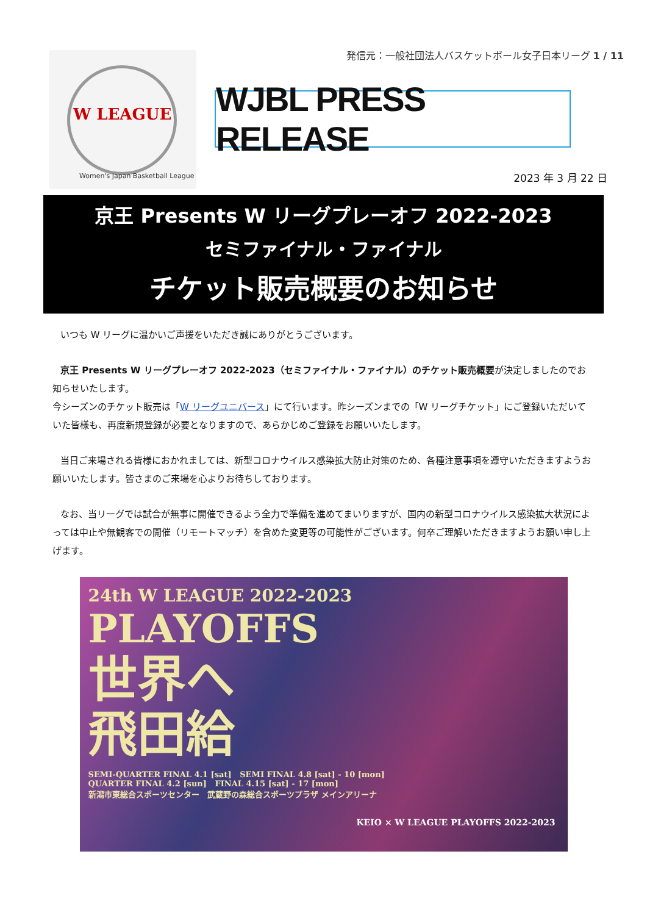発信元：一般社団法人バスケットボール女子日本リーグ 1 / 11
W LEAGUE
Women's Japan Basketball League
WJBL PRESS RELEASE
2023 年 3 月 22 日
京王 Presents W リーグプレーオフ 2022-2023
セミファイナル・ファイナル
チケット販売概要のお知らせ
いつも W リーグに温かいご声援をいただき誠にありがとうございます。
京王 Presents W リーグプレーオフ 2022-2023（セミファイナル・ファイナル）のチケット販売概要が決定しましたのでお知らせいたします。
今シーズンのチケット販売は「W リーグユニバース」にて行います。昨シーズンまでの「W リーグチケット」にご登録いただいていた皆様も、再度新規登録が必要となりますので、あらかじめご登録をお願いいたします。
当日ご来場される皆様におかれましては、新型コロナウイルス感染拡大防止対策のため、各種注意事項を遵守いただきますようお願いいたします。皆さまのご来場を心よりお待ちしております。
なお、当リーグでは試合が無事に開催できるよう全力で準備を進めてまいりますが、国内の新型コロナウイルス感染拡大状況によっては中止や無観客での開催（リモートマッチ）を含めた変更等の可能性がございます。何卒ご理解いただきますようお願い申し上げます。
24th W LEAGUE 2022-2023
PLAYOFFS
世界へ
飛田給
SEMI-QUARTER FINAL 4.1 [sat] SEMI FINAL 4.8 [sat] - 10 [mon]
QUARTER FINAL 4.2 [sun] FINAL 4.15 [sat] - 17 [mon]
新潟市東総合スポーツセンター 武蔵野の森総合スポーツプラザ メインアリーナ
KEIO × W LEAGUE PLAYOFFS 2022-2023